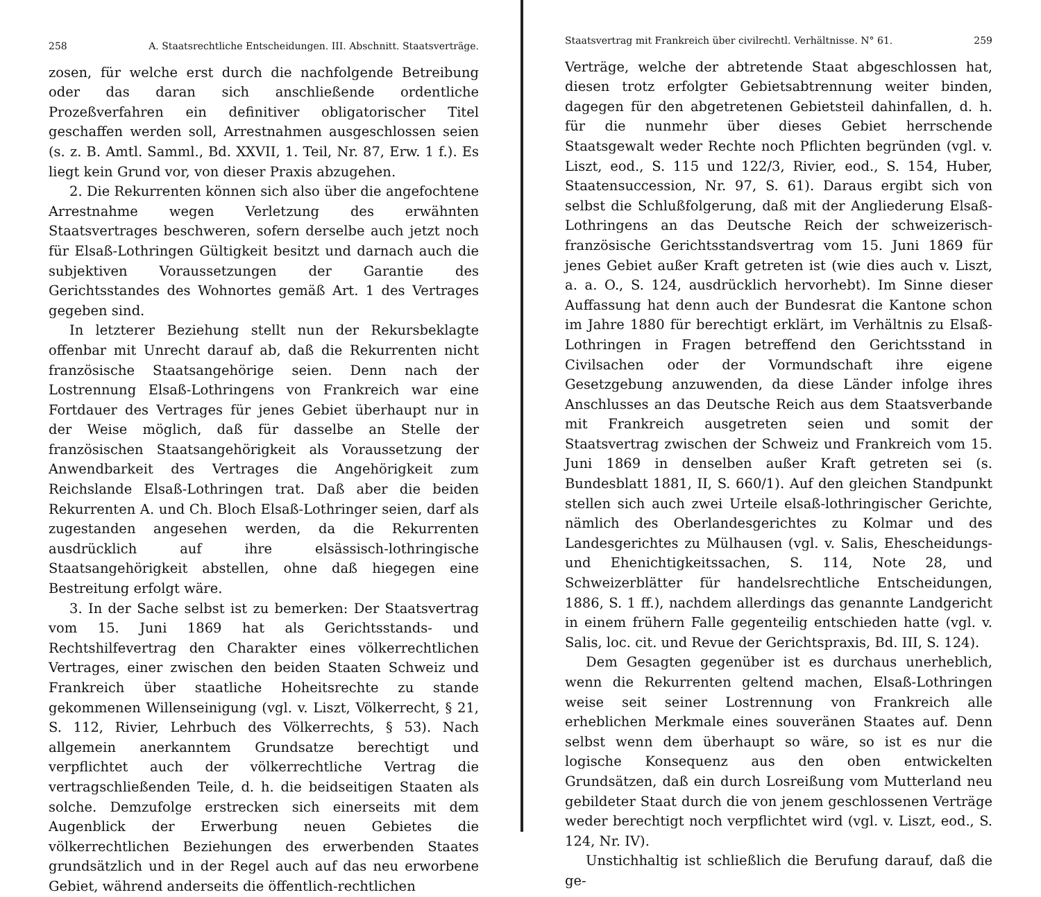258 A. Staatsrechtliche Entscheidungen. III. Abschnitt. Staatsverträge.
zosen, für welche erst durch die nachfolgende Betreibung oder das daran sich anschließende ordentliche Prozeßverfahren ein definitiver obligatorischer Titel geschaffen werden soll, Arrestnahmen ausgeschlossen seien (s. z. B. Amtl. Samml., Bd. XXVII, 1. Teil, Nr. 87, Erw. 1 f.). Es liegt kein Grund vor, von dieser Praxis abzugehen.
2. Die Rekurrenten können sich also über die angefochtene Arrestnahme wegen Verletzung des erwähnten Staatsvertrages beschweren, sofern derselbe auch jetzt noch für Elsaß-Lothringen Gültigkeit besitzt und darnach auch die subjektiven Voraussetzungen der Garantie des Gerichtsstandes des Wohnortes gemäß Art. 1 des Vertrages gegeben sind.
In letzterer Beziehung stellt nun der Rekursbeklagte offenbar mit Unrecht darauf ab, daß die Rekurrenten nicht französische Staatsangehörige seien. Denn nach der Lostrennung Elsaß-Lothringens von Frankreich war eine Fortdauer des Vertrages für jenes Gebiet überhaupt nur in der Weise möglich, daß für dasselbe an Stelle der französischen Staatsangehörigkeit als Voraussetzung der Anwendbarkeit des Vertrages die Angehörigkeit zum Reichslande Elsaß-Lothringen trat. Daß aber die beiden Rekurrenten A. und Ch. Bloch Elsaß-Lothringer seien, darf als zugestanden angesehen werden, da die Rekurrenten ausdrücklich auf ihre elsässisch-lothringische Staatsangehörigkeit abstellen, ohne daß hiegegen eine Bestreitung erfolgt wäre.
3. In der Sache selbst ist zu bemerken: Der Staatsvertrag vom 15. Juni 1869 hat als Gerichtsstands- und Rechtshilfevertrag den Charakter eines völkerrechtlichen Vertrages, einer zwischen den beiden Staaten Schweiz und Frankreich über staatliche Hoheitsrechte zu stande gekommenen Willenseinigung (vgl. v. Liszt, Völkerrecht, § 21, S. 112, Rivier, Lehrbuch des Völkerrechts, § 53). Nach allgemein anerkanntem Grundsatze berechtigt und verpflichtet auch der völkerrechtliche Vertrag die vertragschließenden Teile, d. h. die beidseitigen Staaten als solche. Demzufolge erstrecken sich einerseits mit dem Augenblick der Erwerbung neuen Gebietes die völkerrechtlichen Beziehungen des erwerbenden Staates grundsätzlich und in der Regel auch auf das neu erworbene Gebiet, während anderseits die öffentlich-rechtlichen
Staatsvertrag mit Frankreich über civilrechtl. Verhältnisse. N° 61. 259
Verträge, welche der abtretende Staat abgeschlossen hat, diesen trotz erfolgter Gebietsabtrennung weiter binden, dagegen für den abgetretenen Gebietsteil dahinfallen, d. h. für die nunmehr über dieses Gebiet herrschende Staatsgewalt weder Rechte noch Pflichten begründen (vgl. v. Liszt, eod., S. 115 und 122/3, Rivier, eod., S. 154, Huber, Staatensuccession, Nr. 97, S. 61). Daraus ergibt sich von selbst die Schlußfolgerung, daß mit der Angliederung Elsaß-Lothringens an das Deutsche Reich der schweizerisch-französische Gerichtsstandsvertrag vom 15. Juni 1869 für jenes Gebiet außer Kraft getreten ist (wie dies auch v. Liszt, a. a. O., S. 124, ausdrücklich hervorhebt). Im Sinne dieser Auffassung hat denn auch der Bundesrat die Kantone schon im Jahre 1880 für berechtigt erklärt, im Verhältnis zu Elsaß-Lothringen in Fragen betreffend den Gerichtsstand in Civilsachen oder der Vormundschaft ihre eigene Gesetzgebung anzuwenden, da diese Länder infolge ihres Anschlusses an das Deutsche Reich aus dem Staatsverbande mit Frankreich ausgetreten seien und somit der Staatsvertrag zwischen der Schweiz und Frankreich vom 15. Juni 1869 in denselben außer Kraft getreten sei (s. Bundesblatt 1881, II, S. 660/1). Auf den gleichen Standpunkt stellen sich auch zwei Urteile elsaß-lothringischer Gerichte, nämlich des Oberlandesgerichtes zu Kolmar und des Landesgerichtes zu Mülhausen (vgl. v. Salis, Ehescheidungs- und Ehenichtigkeitssachen, S. 114, Note 28, und Schweizerblätter für handelsrechtliche Entscheidungen, 1886, S. 1 ff.), nachdem allerdings das genannte Landgericht in einem frühern Falle gegenteilig entschieden hatte (vgl. v. Salis, loc. cit. und Revue der Gerichtspraxis, Bd. III, S. 124).
Dem Gesagten gegenüber ist es durchaus unerheblich, wenn die Rekurrenten geltend machen, Elsaß-Lothringen weise seit seiner Lostrennung von Frankreich alle erheblichen Merkmale eines souveränen Staates auf. Denn selbst wenn dem überhaupt so wäre, so ist es nur die logische Konsequenz aus den oben entwickelten Grundsätzen, daß ein durch Losreißung vom Mutterland neu gebildeter Staat durch die von jenem geschlossenen Verträge weder berechtigt noch verpflichtet wird (vgl. v. Liszt, eod., S. 124, Nr. IV).
Unstichhaltig ist schließlich die Berufung darauf, daß die ge-